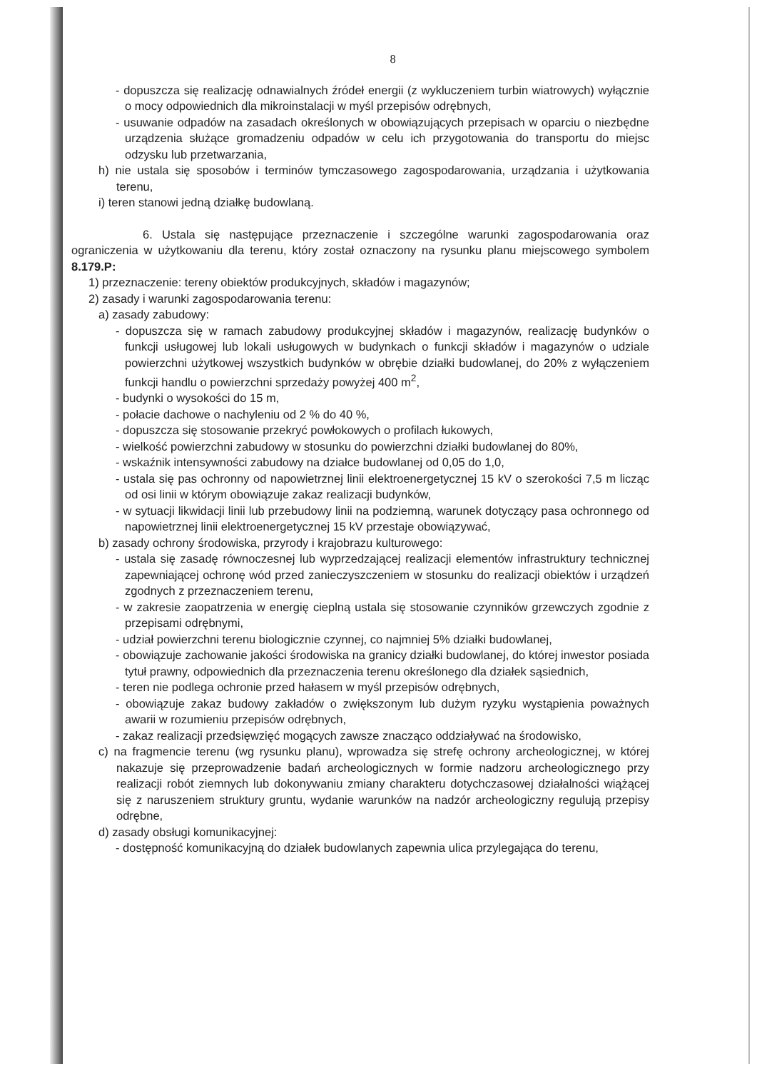8
- dopuszcza się realizację odnawialnych źródeł energii (z wykluczeniem turbin wiatrowych) wyłącznie o mocy odpowiednich dla mikroinstalacji w myśl przepisów odrębnych,
- usuwanie odpadów na zasadach określonych w obowiązujących przepisach w oparciu o niezbędne urządzenia służące gromadzeniu odpadów w celu ich przygotowania do transportu do miejsc odzysku lub przetwarzania,
h) nie ustala się sposobów i terminów tymczasowego zagospodarowania, urządzania i użytkowania terenu,
i) teren stanowi jedną działkę budowlaną.
6. Ustala się następujące przeznaczenie i szczególne warunki zagospodarowania oraz ograniczenia w użytkowaniu dla terenu, który został oznaczony na rysunku planu miejscowego symbolem 8.179.P:
1) przeznaczenie: tereny obiektów produkcyjnych, składów i magazynów;
2) zasady i warunki zagospodarowania terenu:
a) zasady zabudowy:
- dopuszcza się w ramach zabudowy produkcyjnej składów i magazynów, realizację budynków o funkcji usługowej lub lokali usługowych w budynkach o funkcji składów i magazynów o udziale powierzchni użytkowej wszystkich budynków w obrębie działki budowlanej, do 20% z wyłączeniem funkcji handlu o powierzchni sprzedaży powyżej 400 m<sup>2</sup>,
- budynki o wysokości do 15 m,
- połacie dachowe o nachyleniu od 2 % do 40 %,
- dopuszcza się stosowanie przekryć powłokowych o profilach łukowych,
- wielkość powierzchni zabudowy w stosunku do powierzchni działki budowlanej do 80%,
- wskaźnik intensywności zabudowy na działce budowlanej od 0,05 do 1,0,
- ustala się pas ochronny od napowietrznej linii elektroenergetycznej 15 kV o szerokości 7,5 m licząc od osi linii w którym obowiązuje zakaz realizacji budynków,
- w sytuacji likwidacji linii lub przebudowy linii na podziemną, warunek dotyczący pasa ochronnego od napowietrznej linii elektroenergetycznej 15 kV przestaje obowiązywać,
b) zasady ochrony środowiska, przyrody i krajobrazu kulturowego:
- ustala się zasadę równoczesnej lub wyprzedzającej realizacji elementów infrastruktury technicznej zapewniającej ochronę wód przed zanieczyszczeniem w stosunku do realizacji obiektów i urządzeń zgodnych z przeznaczeniem terenu,
- w zakresie zaopatrzenia w energię cieplną ustala się stosowanie czynników grzewczych zgodnie z przepisami odrębnymi,
- udział powierzchni terenu biologicznie czynnej, co najmniej 5% działki budowlanej,
- obowiązuje zachowanie jakości środowiska na granicy działki budowlanej, do której inwestor posiada tytuł prawny, odpowiednich dla przeznaczenia terenu określonego dla działek sąsiednich,
- teren nie podlega ochronie przed hałasem w myśl przepisów odrębnych,
- obowiązuje zakaz budowy zakładów o zwiększonym lub dużym ryzyku wystąpienia poważnych awarii w rozumieniu przepisów odrębnych,
- zakaz realizacji przedsięwzięć mogących zawsze znacząco oddziaływać na środowisko,
c) na fragmencie terenu (wg rysunku planu), wprowadza się strefę ochrony archeologicznej, w której nakazuje się przeprowadzenie badań archeologicznych w formie nadzoru archeologicznego przy realizacji robót ziemnych lub dokonywaniu zmiany charakteru dotychczasowej działalności wiążącej się z naruszeniem struktury gruntu, wydanie warunków na nadzór archeologiczny regulują przepisy odrębne,
d) zasady obsługi komunikacyjnej:
- dostępność komunikacyjną do działek budowlanych zapewnia ulica przylegająca do terenu,